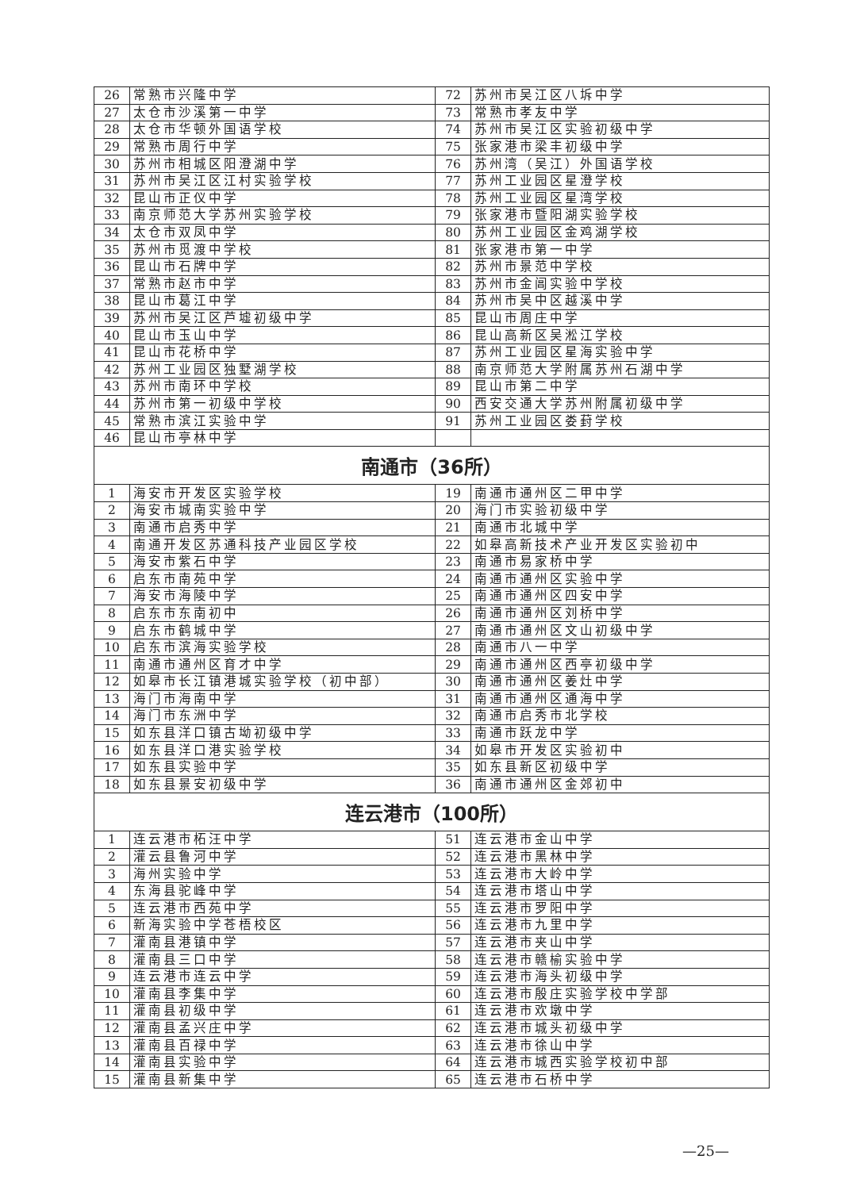| 26 | 常熟市兴隆中学 | 72 | 苏州市吴江区八坼中学 |
| 27 | 太仓市沙溪第一中学 | 73 | 常熟市孝友中学 |
| 28 | 太仓市华顿外国语学校 | 74 | 苏州市吴江区实验初级中学 |
| 29 | 常熟市周行中学 | 75 | 张家港市梁丰初级中学 |
| 30 | 苏州市相城区阳澄湖中学 | 76 | 苏州湾（吴江）外国语学校 |
| 31 | 苏州市吴江区江村实验学校 | 77 | 苏州工业园区星澄学校 |
| 32 | 昆山市正仪中学 | 78 | 苏州工业园区星湾学校 |
| 33 | 南京师范大学苏州实验学校 | 79 | 张家港市暨阳湖实验学校 |
| 34 | 太仓市双凤中学 | 80 | 苏州工业园区金鸡湖学校 |
| 35 | 苏州市觅渡中学校 | 81 | 张家港市第一中学 |
| 36 | 昆山市石牌中学 | 82 | 苏州市景范中学校 |
| 37 | 常熟市赵市中学 | 83 | 苏州市金阊实验中学校 |
| 38 | 昆山市葛江中学 | 84 | 苏州市吴中区越溪中学 |
| 39 | 苏州市吴江区芦墟初级中学 | 85 | 昆山市周庄中学 |
| 40 | 昆山市玉山中学 | 86 | 昆山高新区吴淞江学校 |
| 41 | 昆山市花桥中学 | 87 | 苏州工业园区星海实验中学 |
| 42 | 苏州工业园区独墅湖学校 | 88 | 南京师范大学附属苏州石湖中学 |
| 43 | 苏州市南环中学校 | 89 | 昆山市第二中学 |
| 44 | 苏州市第一初级中学校 | 90 | 西安交通大学苏州附属初级中学 |
| 45 | 常熟市滨江实验中学 | 91 | 苏州工业园区娄葑学校 |
| 46 | 昆山市亭林中学 | | |
| 南通市（36所） | | | |
| 1 | 海安市开发区实验学校 | 19 | 南通市通州区二甲中学 |
| 2 | 海安市城南实验中学 | 20 | 海门市实验初级中学 |
| 3 | 南通市启秀中学 | 21 | 南通市北城中学 |
| 4 | 南通开发区苏通科技产业园区学校 | 22 | 如皋高新技术产业开发区实验初中 |
| 5 | 海安市紫石中学 | 23 | 南通市易家桥中学 |
| 6 | 启东市南苑中学 | 24 | 南通市通州区实验中学 |
| 7 | 海安市海陵中学 | 25 | 南通市通州区四安中学 |
| 8 | 启东市东南初中 | 26 | 南通市通州区刘桥中学 |
| 9 | 启东市鹤城中学 | 27 | 南通市通州区文山初级中学 |
| 10 | 启东市滨海实验学校 | 28 | 南通市八一中学 |
| 11 | 南通市通州区育才中学 | 29 | 南通市通州区西亭初级中学 |
| 12 | 如皋市长江镇港城实验学校（初中部） | 30 | 南通市通州区姜灶中学 |
| 13 | 海门市海南中学 | 31 | 南通市通州区通海中学 |
| 14 | 海门市东洲中学 | 32 | 南通市启秀市北学校 |
| 15 | 如东县洋口镇古坳初级中学 | 33 | 南通市跃龙中学 |
| 16 | 如东县洋口港实验学校 | 34 | 如皋市开发区实验初中 |
| 17 | 如东县实验中学 | 35 | 如东县新区初级中学 |
| 18 | 如东县景安初级中学 | 36 | 南通市通州区金郊初中 |
| 连云港市（100所） | | | |
| 1 | 连云港市柘汪中学 | 51 | 连云港市金山中学 |
| 2 | 灌云县鲁河中学 | 52 | 连云港市黑林中学 |
| 3 | 海州实验中学 | 53 | 连云港市大岭中学 |
| 4 | 东海县驼峰中学 | 54 | 连云港市塔山中学 |
| 5 | 连云港市西苑中学 | 55 | 连云港市罗阳中学 |
| 6 | 新海实验中学苍梧校区 | 56 | 连云港市九里中学 |
| 7 | 灌南县港镇中学 | 57 | 连云港市夹山中学 |
| 8 | 灌南县三口中学 | 58 | 连云港市赣榆实验中学 |
| 9 | 连云港市连云中学 | 59 | 连云港市海头初级中学 |
| 10 | 灌南县李集中学 | 60 | 连云港市殷庄实验学校中学部 |
| 11 | 灌南县初级中学 | 61 | 连云港市欢墩中学 |
| 12 | 灌南县孟兴庄中学 | 62 | 连云港市城头初级中学 |
| 13 | 灌南县百禄中学 | 63 | 连云港市徐山中学 |
| 14 | 灌南县实验中学 | 64 | 连云港市城西实验学校初中部 |
| 15 | 灌南县新集中学 | 65 | 连云港市石桥中学 |
—25—